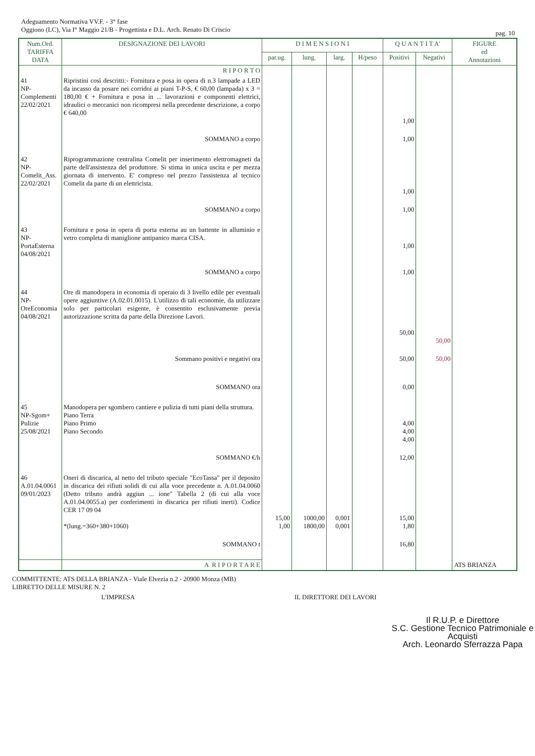Adeguamento Normativa VV.F. - 3° fase
Oggiono (LC), Via I° Maggio 21/B - Progettista e D.L. Arch. Renato Di Criscio
pag. 10
| Num.Ord. TARIFFA DATA | DESIGNAZIONE DEI LAVORI | D I M E N S I O N I | | | | Q U A N T I T A' | | FIGURE ed Annotazioni |
| --- | --- | --- | --- | --- | --- | --- | --- | --- |
| | | par.ug. | lung. | larg. | H/peso | Positivi | Negativi | |
| | R I P O R T O | | | | | | | |
| 41 NP- Complementi 22/02/2021 | Ripristini così descritti:- Fornitura e posa in opera di n.3 lampade a LED da incasso da posare nei corridoi ai piani T-P-S, € 60,00 (lampada) x 3 = 180,00 € + Fornitura e posa in ... lavorazioni e componenti elettrici, idraulici o meccanici non ricompresi nella precedente descrizione, a corpo € 640,00 | | | | | 1,00 | | |
| | SOMMANO a corpo | | | | | 1,00 | | |
| 42 NP- Comelit_Ass. 22/02/2021 | Riprogrammazione centralina Comelit per inserimento elettromagneti da parte dell'assistenza del produttore. Si stima in unica uscita e per mezza giornata di intervento. E' compreso nel prezzo l'assistenza al tecnico Comelit da parte di un elettricista. | | | | | 1,00 | | |
| | SOMMANO a corpo | | | | | 1,00 | | |
| 43 NP- PortaEsterna 04/08/2021 | Fornitura e posa in opera di porta esterna au un battente in alluminio e vetro completa di maniglione antipanico marca CISA. | | | | | 1,00 | | |
| | SOMMANO a corpo | | | | | 1,00 | | |
| 44 NP- OreEconomia 04/08/2021 | Ore di manodopera in economia di operaio di 3 livello edile per eventuali opere aggiuntive (A.02.01.0015). L'utilizzo di tali economie, da utilizzare solo per particolari esigente, è consentito esclusivamente previa autorizzazione scritta da parte della Direzione Lavori. | | | | | 50,00 | 50,00 | |
| | Sommano positivi e negativi ora | | | | | 50,00 | 50,00 | |
| | SOMMANO ora | | | | | 0,00 | | |
| 45 NP-Sgom+ Pulizie 25/08/2021 | Manodopera per sgombero cantiere e pulizia di tutti piani della struttura. Piano Terra Piano Primo Piano Secondo | | | | | 4,00 4,00 4,00 | | |
| | SOMMANO €/h | | | | | 12,00 | | |
| 46 A.01.04.0061 09/01/2023 | Oneri di discarica, al netto del tributo speciale "EcoTassa" per il deposito in discarica dei rifiuti solidi di cui alla voce precedente n. A.01.04.0060 (Detto tributo andrà aggiun ... ione" Tabella 2 (di cui alla voce A.01.04.0055.a) per conferimenti in discarica per rifiuti inerti). Codice CER 17 09 04 *(lung.=360+380+1060) | 15,00 1,00 | 1000,00 1800,00 | 0,001 0,001 | | 15,00 1,80 | | |
| | SOMMANO t | | | | | 16,80 | | |
| | A R I P O R T A R E | | | | | | | ATS BRIANZA |
COMMITTENTE: ATS DELLA BRIANZA - Viale Elvezia n.2 - 20900 Monza (MB)
LIBRETTO DELLE MISURE N. 2
L'IMPRESA IL DIRETTORE DEI LAVORI
Il R.U.P. e Direttore
S.C. Gestione Tecnico Patrimoniale e Acquisti
Arch. Leonardo Sferrazza Papa